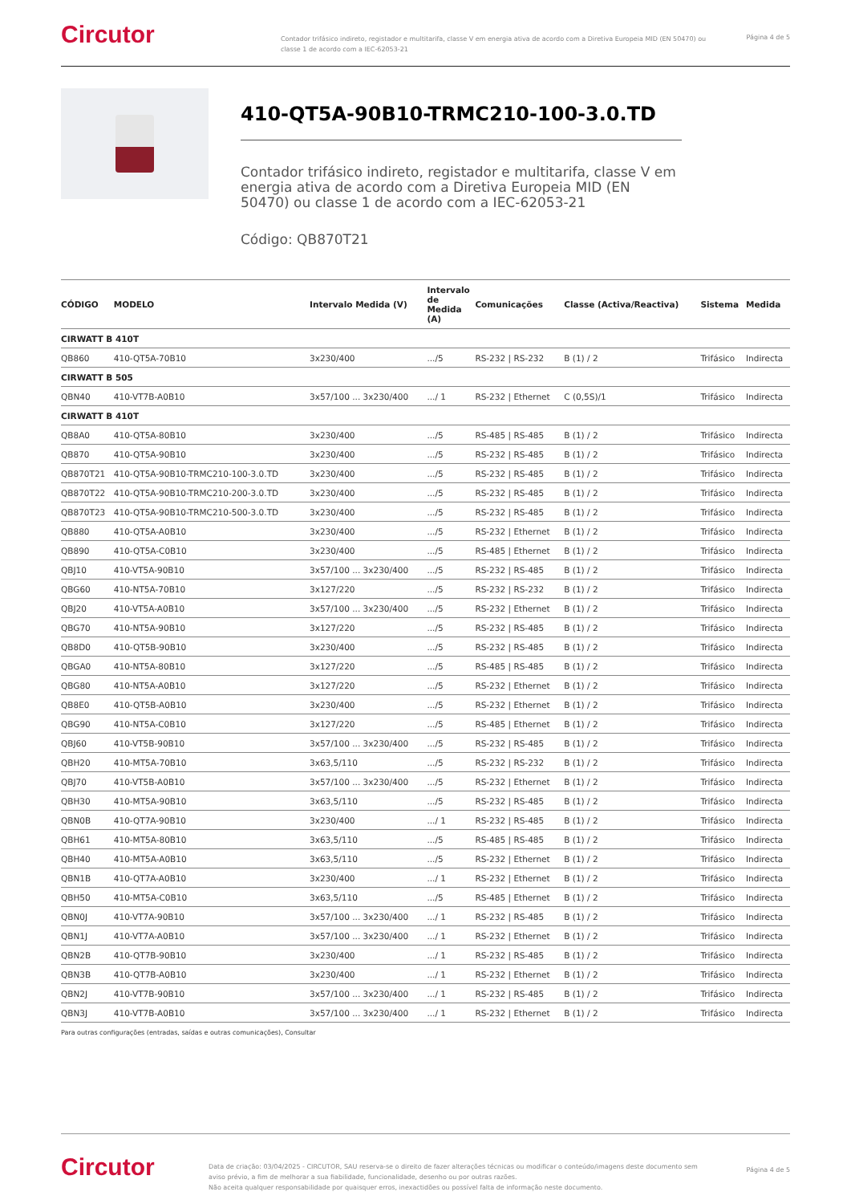Circutor
Contador trifásico indireto, registador e multitarifa, classe V em energia ativa de acordo com a Diretiva Europeia MID (EN 50470) ou classe 1 de acordo com a IEC-62053-21
Página 4 de 5
410-QT5A-90B10-TRMC210-100-3.0.TD
Contador trifásico indireto, registador e multitarifa, classe V em energia ativa de acordo com a Diretiva Europeia MID (EN 50470) ou classe 1 de acordo com a IEC-62053-21
Código: QB870T21
| CÓDIGO | MODELO | Intervalo Medida (V) | Intervalo de Medida (A) | Comunicações | Classe (Activa/Reactiva) | Sistema | Medida |
| --- | --- | --- | --- | --- | --- | --- | --- |
| CIRWATT B 410T | | | | | | | |
| QB860 | 410-QT5A-70B10 | 3x230/400 | .../5 | RS-232 / RS-232 | B (1) / 2 | Trifásico | Indirecta |
| CIRWATT B 505 | | | | | | | |
| QBN40 | 410-VT7B-A0B10 | 3x57/100 ... 3x230/400 | .../ 1 | RS-232 / Ethernet | C (0,5S)/1 | Trifásico | Indirecta |
| CIRWATT B 410T | | | | | | | |
| QB8A0 | 410-QT5A-80B10 | 3x230/400 | .../5 | RS-485 / RS-485 | B (1) / 2 | Trifásico | Indirecta |
| QB870 | 410-QT5A-90B10 | 3x230/400 | .../5 | RS-232 / RS-485 | B (1) / 2 | Trifásico | Indirecta |
| QB870T21 | 410-QT5A-90B10-TRMC210-100-3.0.TD | 3x230/400 | .../5 | RS-232 / RS-485 | B (1) / 2 | Trifásico | Indirecta |
| QB870T22 | 410-QT5A-90B10-TRMC210-200-3.0.TD | 3x230/400 | .../5 | RS-232 / RS-485 | B (1) / 2 | Trifásico | Indirecta |
| QB870T23 | 410-QT5A-90B10-TRMC210-500-3.0.TD | 3x230/400 | .../5 | RS-232 / RS-485 | B (1) / 2 | Trifásico | Indirecta |
| QB880 | 410-QT5A-A0B10 | 3x230/400 | .../5 | RS-232 / Ethernet | B (1) / 2 | Trifásico | Indirecta |
| QB890 | 410-QT5A-C0B10 | 3x230/400 | .../5 | RS-485 / Ethernet | B (1) / 2 | Trifásico | Indirecta |
| QBJ10 | 410-VT5A-90B10 | 3x57/100 ... 3x230/400 | .../5 | RS-232 / RS-485 | B (1) / 2 | Trifásico | Indirecta |
| QBG60 | 410-NT5A-70B10 | 3x127/220 | .../5 | RS-232 / RS-232 | B (1) / 2 | Trifásico | Indirecta |
| QBJ20 | 410-VT5A-A0B10 | 3x57/100 ... 3x230/400 | .../5 | RS-232 / Ethernet | B (1) / 2 | Trifásico | Indirecta |
| QBG70 | 410-NT5A-90B10 | 3x127/220 | .../5 | RS-232 / RS-485 | B (1) / 2 | Trifásico | Indirecta |
| QB8D0 | 410-QT5B-90B10 | 3x230/400 | .../5 | RS-232 / RS-485 | B (1) / 2 | Trifásico | Indirecta |
| QBGA0 | 410-NT5A-80B10 | 3x127/220 | .../5 | RS-485 / RS-485 | B (1) / 2 | Trifásico | Indirecta |
| QBG80 | 410-NT5A-A0B10 | 3x127/220 | .../5 | RS-232 / Ethernet | B (1) / 2 | Trifásico | Indirecta |
| QB8E0 | 410-QT5B-A0B10 | 3x230/400 | .../5 | RS-232 / Ethernet | B (1) / 2 | Trifásico | Indirecta |
| QBG90 | 410-NT5A-C0B10 | 3x127/220 | .../5 | RS-485 / Ethernet | B (1) / 2 | Trifásico | Indirecta |
| QBJ60 | 410-VT5B-90B10 | 3x57/100 ... 3x230/400 | .../5 | RS-232 / RS-485 | B (1) / 2 | Trifásico | Indirecta |
| QBH20 | 410-MT5A-70B10 | 3x63,5/110 | .../5 | RS-232 / RS-232 | B (1) / 2 | Trifásico | Indirecta |
| QBJ70 | 410-VT5B-A0B10 | 3x57/100 ... 3x230/400 | .../5 | RS-232 / Ethernet | B (1) / 2 | Trifásico | Indirecta |
| QBH30 | 410-MT5A-90B10 | 3x63,5/110 | .../5 | RS-232 / RS-485 | B (1) / 2 | Trifásico | Indirecta |
| QBN0B | 410-QT7A-90B10 | 3x230/400 | .../ 1 | RS-232 / RS-485 | B (1) / 2 | Trifásico | Indirecta |
| QBH61 | 410-MT5A-80B10 | 3x63,5/110 | .../5 | RS-485 / RS-485 | B (1) / 2 | Trifásico | Indirecta |
| QBH40 | 410-MT5A-A0B10 | 3x63,5/110 | .../5 | RS-232 / Ethernet | B (1) / 2 | Trifásico | Indirecta |
| QBN1B | 410-QT7A-A0B10 | 3x230/400 | .../ 1 | RS-232 / Ethernet | B (1) / 2 | Trifásico | Indirecta |
| QBH50 | 410-MT5A-C0B10 | 3x63,5/110 | .../5 | RS-485 / Ethernet | B (1) / 2 | Trifásico | Indirecta |
| QBN0J | 410-VT7A-90B10 | 3x57/100 ... 3x230/400 | .../ 1 | RS-232 / RS-485 | B (1) / 2 | Trifásico | Indirecta |
| QBN1J | 410-VT7A-A0B10 | 3x57/100 ... 3x230/400 | .../ 1 | RS-232 / Ethernet | B (1) / 2 | Trifásico | Indirecta |
| QBN2B | 410-QT7B-90B10 | 3x230/400 | .../ 1 | RS-232 / RS-485 | B (1) / 2 | Trifásico | Indirecta |
| QBN3B | 410-QT7B-A0B10 | 3x230/400 | .../ 1 | RS-232 / Ethernet | B (1) / 2 | Trifásico | Indirecta |
| QBN2J | 410-VT7B-90B10 | 3x57/100 ... 3x230/400 | .../ 1 | RS-232 / RS-485 | B (1) / 2 | Trifásico | Indirecta |
| QBN3J | 410-VT7B-A0B10 | 3x57/100 ... 3x230/400 | .../ 1 | RS-232 / Ethernet | B (1) / 2 | Trifásico | Indirecta |
Para outras configurações (entradas, saídas e outras comunicações), Consultar
Circutor
Data de criação: 03/04/2025 - CIRCUTOR, SAU reserva-se o direito de fazer alterações técnicas ou modificar o conteúdo/imagens deste documento sem aviso prévio, a fim de melhorar a sua fiabilidade, funcionalidade, desenho ou por outras razões.
Não aceita qualquer responsabilidade por quaisquer erros, inexactidões ou possível falta de informação neste documento.
Página 4 de 5